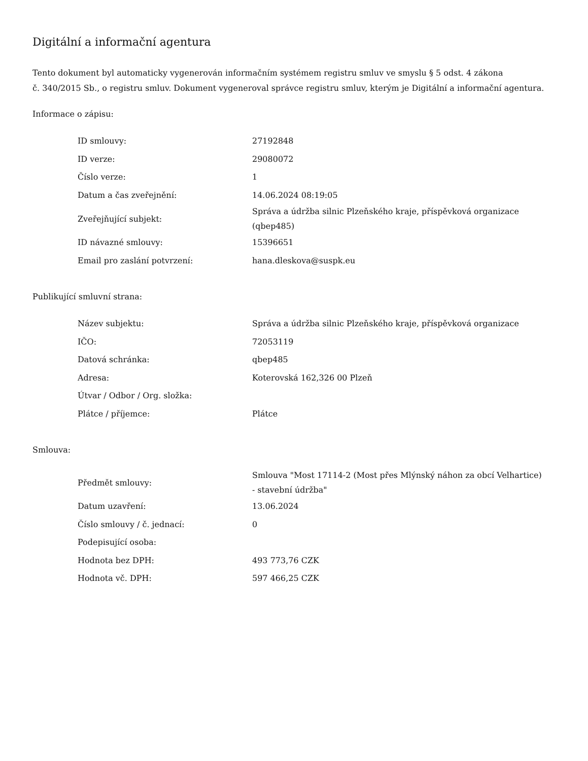Digitální a informační agentura
Tento dokument byl automaticky vygenerován informačním systémem registru smluv ve smyslu § 5 odst. 4 zákona
č. 340/2015 Sb., o registru smluv. Dokument vygeneroval správce registru smluv, kterým je Digitální a informační agentura.
Informace o zápisu:
| ID smlouvy: | 27192848 |
| ID verze: | 29080072 |
| Číslo verze: | 1 |
| Datum a čas zveřejnění: | 14.06.2024 08:19:05 |
| Zveřejňující subjekt: | Správa a údržba silnic Plzeňského kraje, příspěvková organizace (qbep485) |
| ID návazné smlouvy: | 15396651 |
| Email pro zaslání potvrzení: | hana.dleskova@suspk.eu |
Publikující smluvní strana:
| Název subjektu: | Správa a údržba silnic Plzeňského kraje, příspěvková organizace |
| IČO: | 72053119 |
| Datová schránka: | qbep485 |
| Adresa: | Koterovská 162,326 00 Plzeň |
| Útvar / Odbor / Org. složka: | |
| Plátce / příjemce: | Plátce |
Smlouva:
| Předmět smlouvy: | Smlouva "Most 17114-2 (Most přes Mlýnský náhon za obcí Velhartice) - stavební údržba" |
| Datum uzavření: | 13.06.2024 |
| Číslo smlouvy / č. jednací: | 0 |
| Podepisující osoba: | |
| Hodnota bez DPH: | 493 773,76 CZK |
| Hodnota vč. DPH: | 597 466,25 CZK |